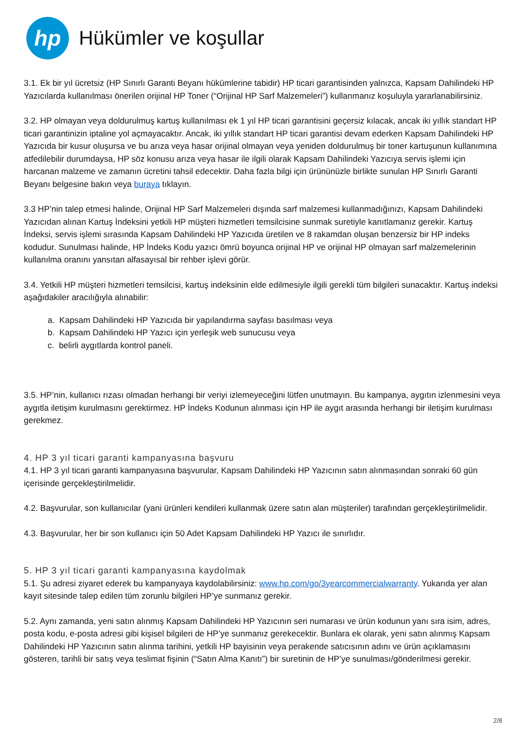hp
Hükümler ve koşullar
3.1. Ek bir yıl ücretsiz (HP Sınırlı Garanti Beyanı hükümlerine tabidir) HP ticari garantisinden yalnızca, Kapsam Dahilindeki HP Yazıcılarda kullanılması önerilen orijinal HP Toner (“Orijinal HP Sarf Malzemeleri”) kullanmanız koşuluyla yararlanabilirsiniz.
3.2. HP olmayan veya doldurulmuş kartuş kullanılması ek 1 yıl HP ticari garantisini geçersiz kılacak, ancak iki yıllık standart HP ticari garantinizin iptaline yol açmayacaktır. Ancak, iki yıllık standart HP ticari garantisi devam ederken Kapsam Dahilindeki HP Yazıcıda bir kusur oluşursa ve bu arıza veya hasar orijinal olmayan veya yeniden doldurulmuş bir toner kartuşunun kullanımına atfedilebilir durumdaysa, HP söz konusu arıza veya hasar ile ilgili olarak Kapsam Dahilindeki Yazıcıya servis işlemi için harcanan malzeme ve zamanın ücretini tahsil edecektir. Daha fazla bilgi için ürününüzle birlikte sunulan HP Sınırlı Garanti Beyanı belgesine bakın veya buraya tıklayın.
3.3 HP’nin talep etmesi halinde, Orijinal HP Sarf Malzemeleri dışında sarf malzemesi kullanmadığınızı, Kapsam Dahilindeki Yazıcıdan alınan Kartuş İndeksini yetkili HP müşteri hizmetleri temsilcisine sunmak suretiyle kanıtlamanız gerekir. Kartuş İndeksi, servis işlemi sırasında Kapsam Dahilindeki HP Yazıcıda üretilen ve 8 rakamdan oluşan benzersiz bir HP indeks kodudur. Sunulması halinde, HP İndeks Kodu yazıcı ömrü boyunca orijinal HP ve orijinal HP olmayan sarf malzemelerinin kullanılma oranını yansıtan alfasayısal bir rehber işlevi görür.
3.4. Yetkili HP müşteri hizmetleri temsilcisi, kartuş indeksinin elde edilmesiyle ilgili gerekli tüm bilgileri sunacaktır. Kartuş indeksi aşağıdakiler aracılığıyla alınabilir:
a. Kapsam Dahilindeki HP Yazıcıda bir yapılandırma sayfası basılması veya
b. Kapsam Dahilindeki HP Yazıcı için yerleşik web sunucusu veya
c. belirli aygıtlarda kontrol paneli.
3.5. HP’nin, kullanıcı rızası olmadan herhangi bir veriyi izlemeyeceğini lütfen unutmayın. Bu kampanya, aygıtın izlenmesini veya aygıtla iletişim kurulmasını gerektirmez. HP İndeks Kodunun alınması için HP ile aygıt arasında herhangi bir iletişim kurulması gerekmez.
4. HP 3 yıl ticari garanti kampanyasına başvuru
4.1. HP 3 yıl ticari garanti kampanyasına başvurular, Kapsam Dahilindeki HP Yazıcının satın alınmasından sonraki 60 gün içerisinde gerçekleştirilmelidir.
4.2. Başvurular, son kullanıcılar (yani ürünleri kendileri kullanmak üzere satın alan müşteriler) tarafından gerçekleştirilmelidir.
4.3. Başvurular, her bir son kullanıcı için 50 Adet Kapsam Dahilindeki HP Yazıcı ile sınırlıdır.
5. HP 3 yıl ticari garanti kampanyasına kaydolmak
5.1. Şu adresi ziyaret ederek bu kampanyaya kaydolabilirsiniz: www.hp.com/go/3yearcommercialwarranty. Yukarıda yer alan kayıt sitesinde talep edilen tüm zorunlu bilgileri HP’ye sunmanız gerekir.
5.2. Aynı zamanda, yeni satın alınmış Kapsam Dahilindeki HP Yazıcının seri numarası ve ürün kodunun yanı sıra isim, adres, posta kodu, e-posta adresi gibi kişisel bilgileri de HP’ye sunmanız gerekecektir. Bunlara ek olarak, yeni satın alınmış Kapsam Dahilindeki HP Yazıcının satın alınma tarihini, yetkili HP bayisinin veya perakende satıcısının adını ve ürün açıklamasını gösteren, tarihli bir satış veya teslimat fişinin (“Satın Alma Kanıtı”) bir suretinin de HP’ye sunulması/gönderilmesi gerekir.
2/8